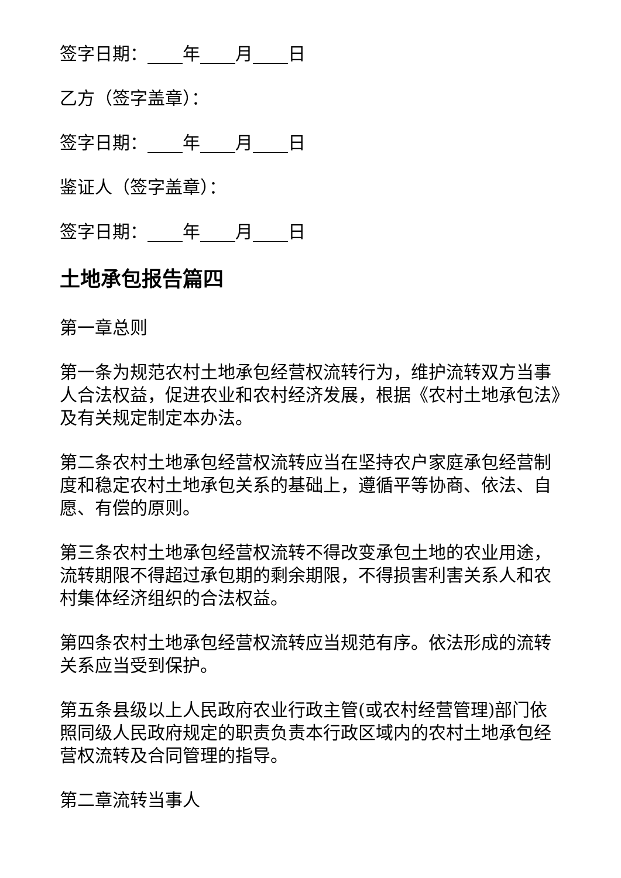签字日期：____年____月____日
乙方（签字盖章）：
签字日期：____年____月____日
鉴证人（签字盖章）：
签字日期：____年____月____日
土地承包报告篇四
第一章总则
第一条为规范农村土地承包经营权流转行为，维护流转双方当事人合法权益，促进农业和农村经济发展，根据《农村土地承包法》及有关规定制定本办法。
第二条农村土地承包经营权流转应当在坚持农户家庭承包经营制度和稳定农村土地承包关系的基础上，遵循平等协商、依法、自愿、有偿的原则。
第三条农村土地承包经营权流转不得改变承包土地的农业用途，流转期限不得超过承包期的剩余期限，不得损害利害关系人和农村集体经济组织的合法权益。
第四条农村土地承包经营权流转应当规范有序。依法形成的流转关系应当受到保护。
第五条县级以上人民政府农业行政主管(或农村经营管理)部门依照同级人民政府规定的职责负责本行政区域内的农村土地承包经营权流转及合同管理的指导。
第二章流转当事人